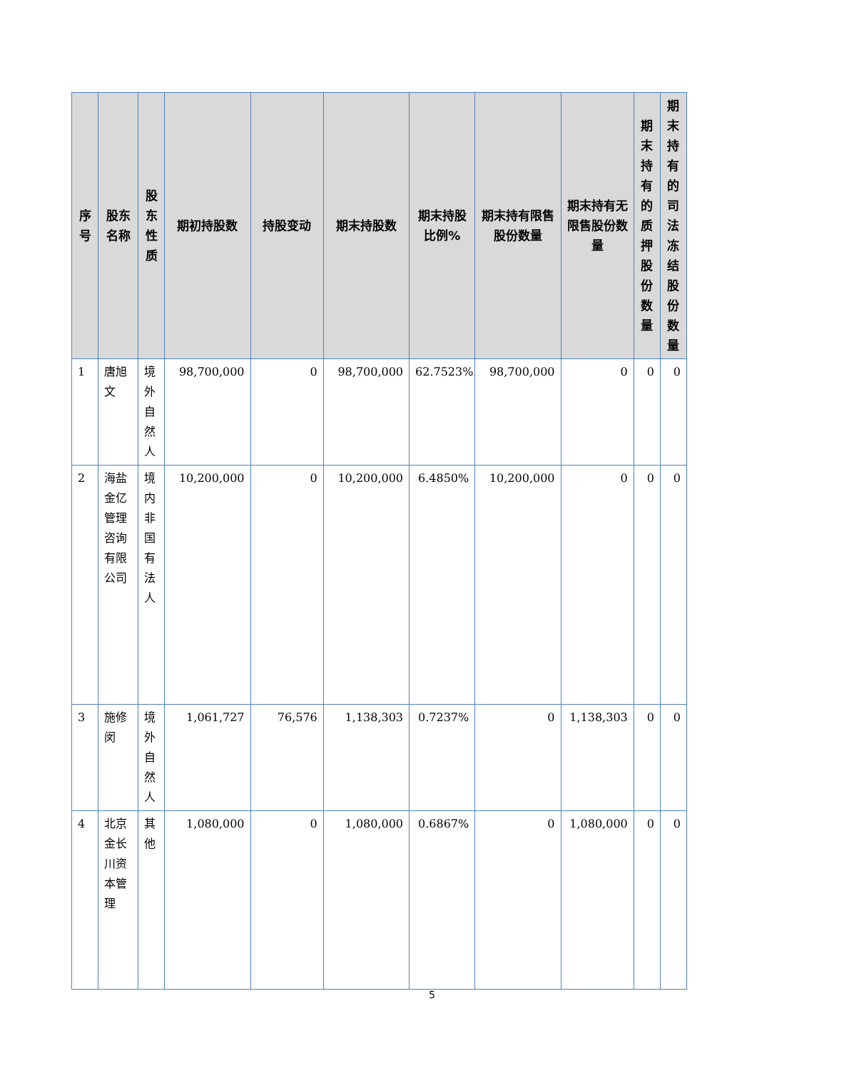| 序号 | 股东名称 | 股东性质 | 期初持股数 | 持股变动 | 期末持股数 | 期末持股比例% | 期末持有限售股份数量 | 期末持有无限售股份数量 | 期末持有的质押股份数量 | 期末持有的司法冻结股份数量 |
| --- | --- | --- | --- | --- | --- | --- | --- | --- | --- | --- |
| 1 | 唐旭文 | 境外自然人 | 98,700,000 | 0 | 98,700,000 | 62.7523% | 98,700,000 | 0 | 0 | 0 |
| 2 | 海盐金亿管理咨询有限公司 | 境内非国有法人 | 10,200,000 | 0 | 10,200,000 | 6.4850% | 10,200,000 | 0 | 0 | 0 |
| 3 | 施修闵 | 境外自然人 | 1,061,727 | 76,576 | 1,138,303 | 0.7237% | 0 | 1,138,303 | 0 | 0 |
| 4 | 北京金长川资本管理 | 其他 | 1,080,000 | 0 | 1,080,000 | 0.6867% | 0 | 1,080,000 | 0 | 0 |
5